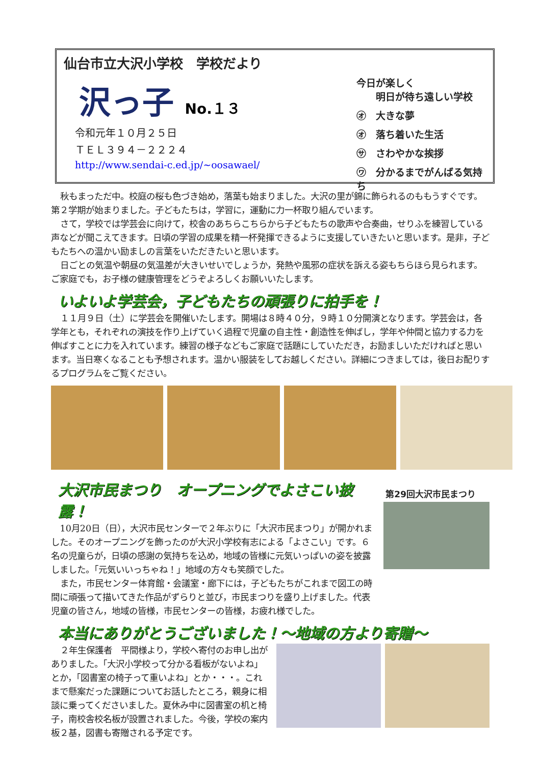仙台市立大沢小学校　学校だより
沢っ子 No.１３
令和元年１０月２５日
ＴＥＬ３９４－２２２４
http://www.sendai-c.ed.jp/~oosawael/
今日が楽しく
　　明日が待ち遠しい学校
㋔　大きな夢
㋔　落ち着いた生活
㋚　さわやかな挨拶
㋻　分かるまでがんばる気持ち
秋もまっただ中。校庭の桜も色づき始め，落葉も始まりました。大沢の里が錦に飾られるのももうすぐです。第２学期が始まりました。子どもたちは，学習に，運動に力一杯取り組んでいます。
さて，学校では学芸会に向けて，校舎のあちらこちらから子どもたちの歌声や合奏曲，せりふを練習している声などが聞こえてきます。日頃の学習の成果を精一杯発揮できるように支援していきたいと思います。是非，子どもたちへの温かい励ましの言葉をいただきたいと思います。
日ごとの気温や朝昼の気温差が大きいせいでしょうか，発熱や風邪の症状を訴える姿もちらほら見られます。ご家庭でも，お子様の健康管理をどうぞよろしくお願いいたします。
いよいよ学芸会，子どもたちの頑張りに拍手を！
１１月９日（土）に学芸会を開催いたします。開場は８時４０分，９時１０分開演となります。学芸会は，各学年とも，それぞれの演技を作り上げていく過程で児童の自主性・創造性を伸ばし，学年や仲間と協力する力を伸ばすことに力を入れています。練習の様子などもご家庭で話題にしていただき，お励ましいただければと思います。当日寒くなることも予想されます。温かい服装をしてお越しください。詳細につきましては，後日お配りするプログラムをご覧ください。
大沢市民まつり　オープニングでよさこい披露！
10月20日（日），大沢市民センターで２年ぶりに「大沢市民まつり」が開かれました。そのオープニングを飾ったのが大沢小学校有志による「よさこい」です。６名の児童らが，日頃の感謝の気持ちを込め，地域の皆様に元気いっぱいの姿を披露しました。「元気いいっちゃね！」地域の方々も笑顔でした。
また，市民センター体育館・会議室・廊下には，子どもたちがこれまで図工の時間に頑張って描いてきた作品がずらりと並び，市民まつりを盛り上げました。代表児童の皆さん，地域の皆様，市民センターの皆様，お疲れ様でした。
第29回大沢市民まつり
本当にありがとうございました！～地域の方より寄贈～
２年生保護者　平間様より，学校へ寄付のお申し出がありました。「大沢小学校って分かる看板がないよね」とか，「図書室の椅子って重いよね」とか・・・。これまで懸案だった課題についてお話したところ，親身に相談に乗ってくださいました。夏休み中に図書室の机と椅子，南校舎校名板が設置されました。今後，学校の案内板２基，図書も寄贈される予定です。